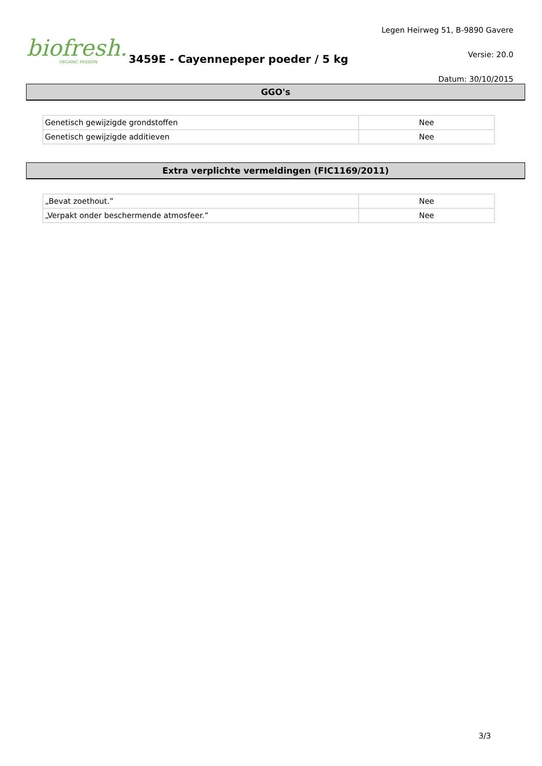biofresh.
ORGANIC PASSION
3459E - Cayennepeper poeder / 5 kg
Legen Heirweg 51, B-9890 Gavere
Versie: 20.0
Datum: 30/10/2015
GGO's
| Genetisch gewijzigde grondstoffen | Nee |
| Genetisch gewijzigde additieven | Nee |
Extra verplichte vermeldingen (FIC1169/2011)
| „Bevat zoethout.” | Nee |
| „Verpakt onder beschermende atmosfeer.” | Nee |
3/3